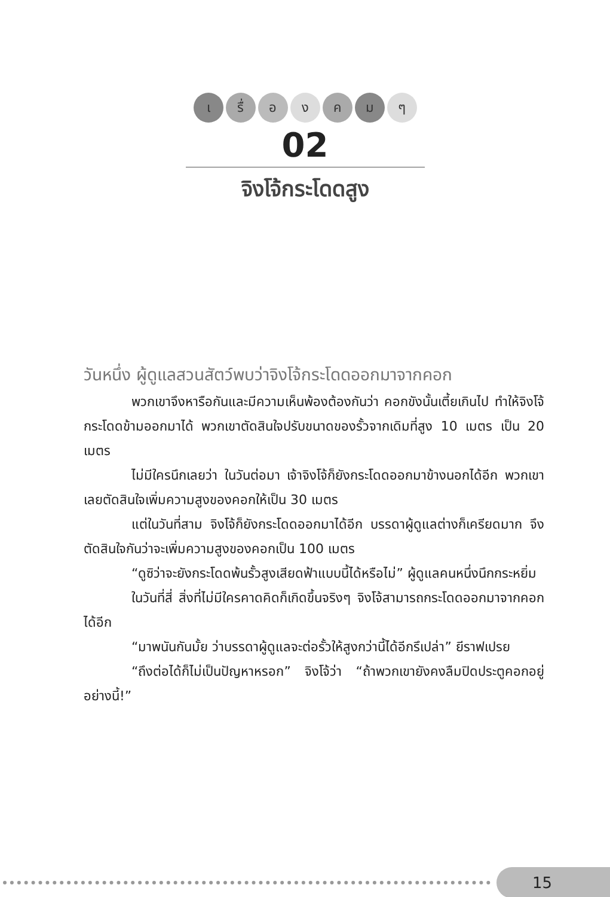เ รื่ อ ง ค ม ๆ
02
จิงโจ้กระโดดสูง
วันหนึ่ง ผู้ดูแลสวนสัตว์พบว่าจิงโจ้กระโดดออกมาจากคอก
พวกเขาจึงหารือกันและมีความเห็นพ้องต้องกันว่า คอกขังนั้นเตี้ยเกินไป ทำให้จิงโจ้กระโดดข้ามออกมาได้ พวกเขาตัดสินใจปรับขนาดของรั้วจากเดิมที่สูง 10 เมตร เป็น 20 เมตร
ไม่มีใครนึกเลยว่า ในวันต่อมา เจ้าจิงโจ้ก็ยังกระโดดออกมาข้างนอกได้อีก พวกเขาเลยตัดสินใจเพิ่มความสูงของคอกให้เป็น 30 เมตร
แต่ในวันที่สาม จิงโจ้ก็ยังกระโดดออกมาได้อีก บรรดาผู้ดูแลต่างก็เครียดมาก จึงตัดสินใจกันว่าจะเพิ่มความสูงของคอกเป็น 100 เมตร
“ดูซิว่าจะยังกระโดดพ้นรั้วสูงเสียดฟ้าแบบนี้ได้หรือไม่” ผู้ดูแลคนหนึ่งนึกกระหยิ่ม
ในวันที่สี่ สิ่งที่ไม่มีใครคาดคิดก็เกิดขึ้นจริงๆ จิงโจ้สามารถกระโดดออกมาจากคอกได้อีก
“มาพนันกันมั้ย ว่าบรรดาผู้ดูแลจะต่อรั้วให้สูงกว่านี้ได้อีกรึเปล่า” ยีราฟเปรย
“ถึงต่อได้ก็ไม่เป็นปัญหาหรอก” จิงโจ้ว่า “ถ้าพวกเขายังคงลืมปิดประตูคอกอยู่อย่างนี้!”
15